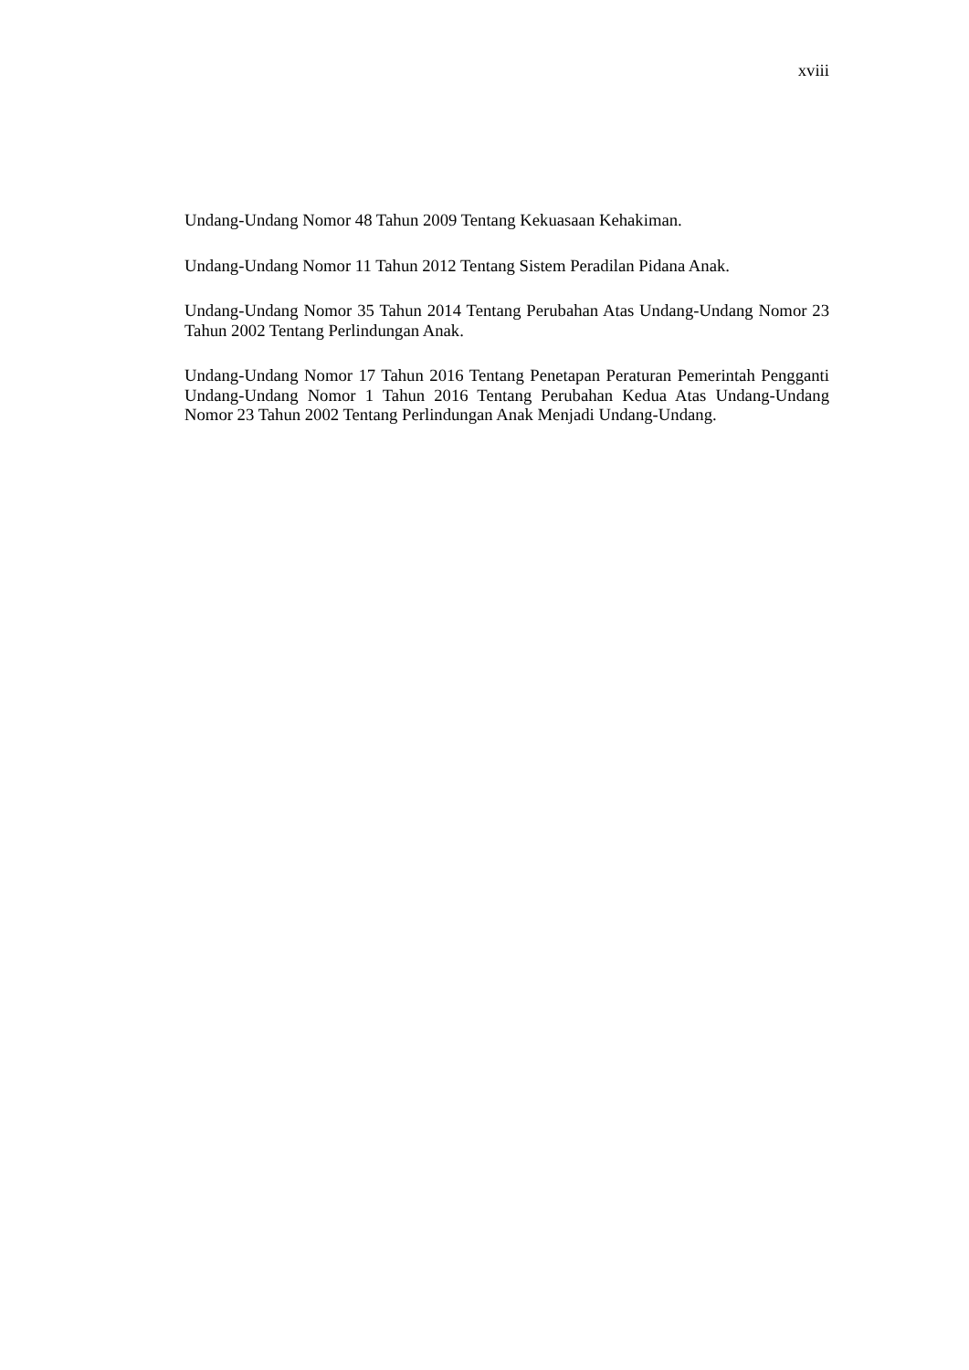xviii
Undang-Undang Nomor 48 Tahun 2009 Tentang Kekuasaan Kehakiman.
Undang-Undang Nomor 11 Tahun 2012 Tentang Sistem Peradilan Pidana Anak.
Undang-Undang Nomor 35 Tahun 2014 Tentang Perubahan Atas Undang-Undang Nomor 23 Tahun 2002 Tentang Perlindungan Anak.
Undang-Undang Nomor 17 Tahun 2016 Tentang Penetapan Peraturan Pemerintah Pengganti Undang-Undang Nomor 1 Tahun 2016 Tentang Perubahan Kedua Atas Undang-Undang Nomor 23 Tahun 2002 Tentang Perlindungan Anak Menjadi Undang-Undang.